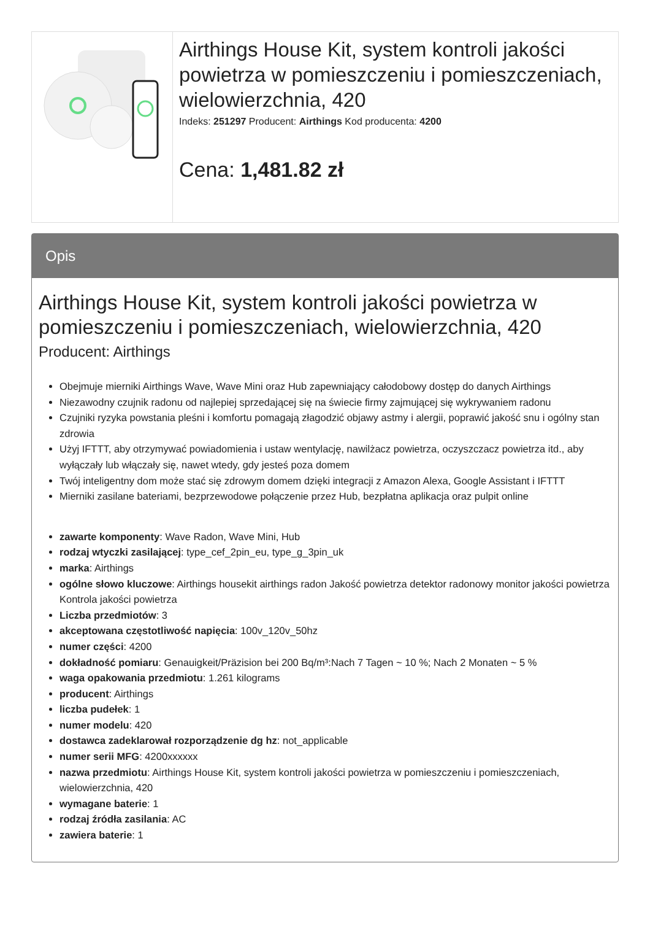Airthings House Kit, system kontroli jakości powietrza w pomieszczeniu i pomieszczeniach, wielowierzchnia, 420
Indeks: 251297 Producent: Airthings Kod producenta: 4200
Cena: 1,481.82 zł
Opis
Airthings House Kit, system kontroli jakości powietrza w pomieszczeniu i pomieszczeniach, wielowierzchnia, 420
Producent: Airthings
Obejmuje mierniki Airthings Wave, Wave Mini oraz Hub zapewniający całodobowy dostęp do danych Airthings
Niezawodny czujnik radonu od najlepiej sprzedającej się na świecie firmy zajmującej się wykrywaniem radonu
Czujniki ryzyka powstania pleśni i komfortu pomagają złagodzić objawy astmy i alergii, poprawić jakość snu i ogólny stan zdrowia
Użyj IFTTT, aby otrzymywać powiadomienia i ustaw wentylację, nawilżacz powietrza, oczyszczacz powietrza itd., aby wyłączały lub włączały się, nawet wtedy, gdy jesteś poza domem
Twój inteligentny dom może stać się zdrowym domem dzięki integracji z Amazon Alexa, Google Assistant i IFTTT
Mierniki zasilane bateriami, bezprzewodowe połączenie przez Hub, bezpłatna aplikacja oraz pulpit online
zawarte komponenty: Wave Radon, Wave Mini, Hub
rodzaj wtyczki zasilającej: type_cef_2pin_eu, type_g_3pin_uk
marka: Airthings
ogólne słowo kluczowe: Airthings housekit airthings radon Jakość powietrza detektor radonowy monitor jakości powietrza Kontrola jakości powietrza
Liczba przedmiotów: 3
akceptowana częstotliwość napięcia: 100v_120v_50hz
numer części: 4200
dokładność pomiaru: Genauigkeit/Präzision bei 200 Bq/m³:Nach 7 Tagen ~ 10 %; Nach 2 Monaten ~ 5 %
waga opakowania przedmiotu: 1.261 kilograms
producent: Airthings
liczba pudełek: 1
numer modelu: 420
dostawca zadeklarował rozporządzenie dg hz: not_applicable
numer serii MFG: 4200xxxxxx
nazwa przedmiotu: Airthings House Kit, system kontroli jakości powietrza w pomieszczeniu i pomieszczeniach, wielowierzchnia, 420
wymagane baterie: 1
rodzaj źródła zasilania: AC
zawiera baterie: 1